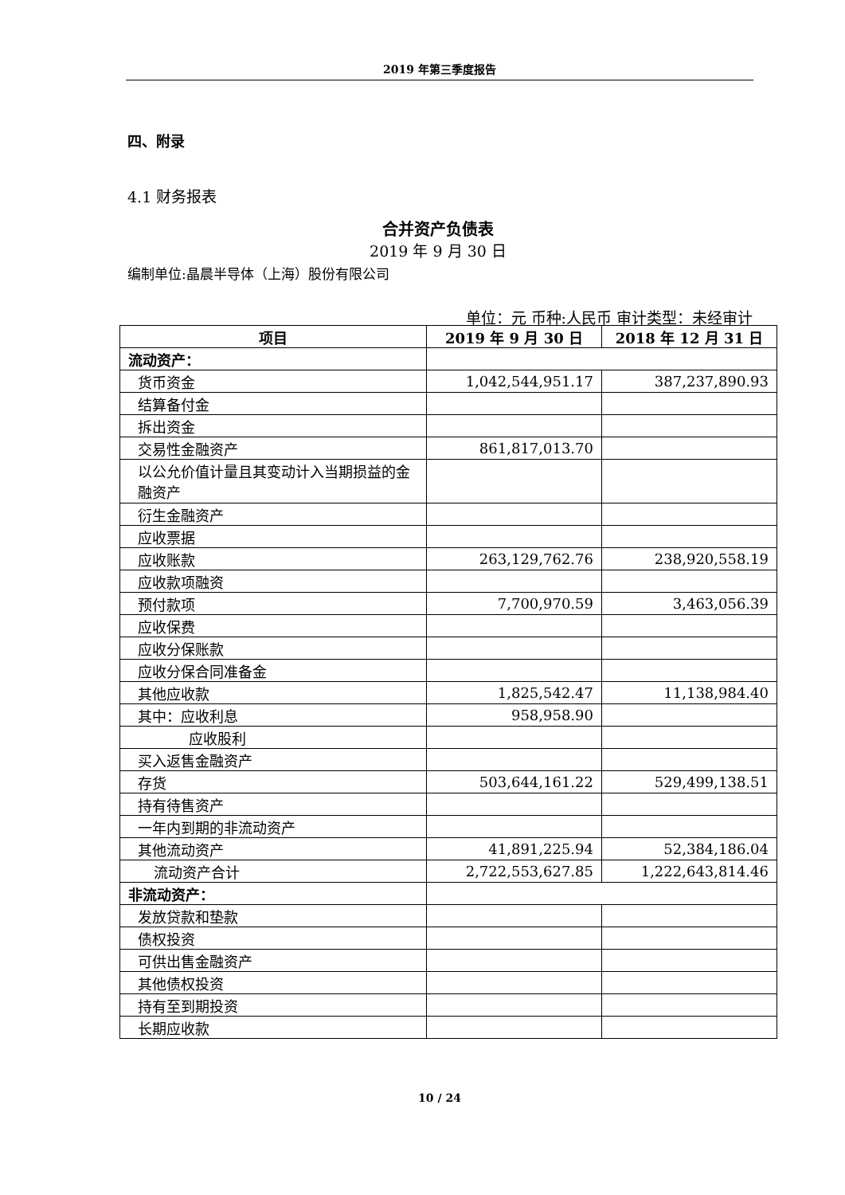2019 年第三季度报告
四、附录
4.1 财务报表
合并资产负债表
2019 年 9 月 30 日
编制单位:晶晨半导体（上海）股份有限公司
单位：元 币种:人民币 审计类型：未经审计
| 项目 | 2019 年 9 月 30 日 | 2018 年 12 月 31 日 |
| --- | --- | --- |
| 流动资产： | | |
| 货币资金 | 1,042,544,951.17 | 387,237,890.93 |
| 结算备付金 | | |
| 拆出资金 | | |
| 交易性金融资产 | 861,817,013.70 | |
| 以公允价值计量且其变动计入当期损益的金融资产 | | |
| 衍生金融资产 | | |
| 应收票据 | | |
| 应收账款 | 263,129,762.76 | 238,920,558.19 |
| 应收款项融资 | | |
| 预付款项 | 7,700,970.59 | 3,463,056.39 |
| 应收保费 | | |
| 应收分保账款 | | |
| 应收分保合同准备金 | | |
| 其他应收款 | 1,825,542.47 | 11,138,984.40 |
| 其中：应收利息 | 958,958.90 | |
| 应收股利 | | |
| 买入返售金融资产 | | |
| 存货 | 503,644,161.22 | 529,499,138.51 |
| 持有待售资产 | | |
| 一年内到期的非流动资产 | | |
| 其他流动资产 | 41,891,225.94 | 52,384,186.04 |
| 流动资产合计 | 2,722,553,627.85 | 1,222,643,814.46 |
| 非流动资产： | | |
| 发放贷款和垫款 | | |
| 债权投资 | | |
| 可供出售金融资产 | | |
| 其他债权投资 | | |
| 持有至到期投资 | | |
| 长期应收款 | | |
10 / 24